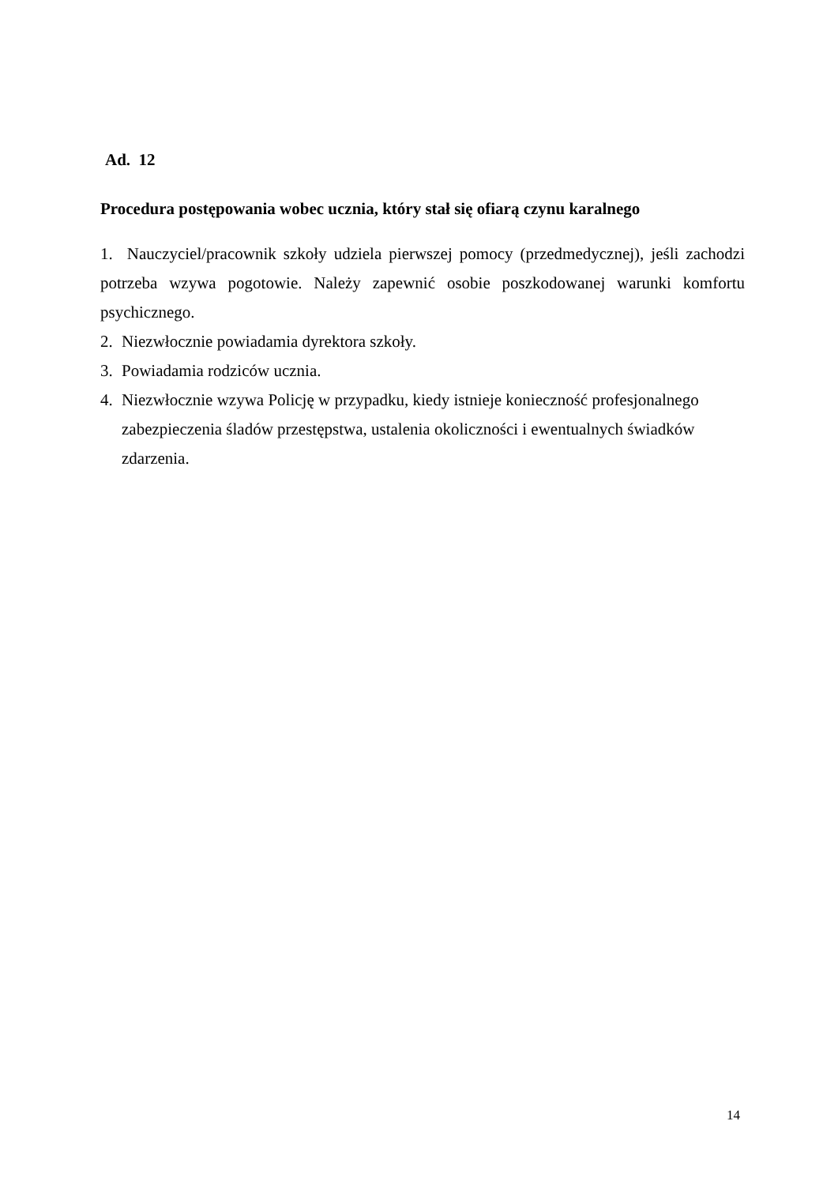Ad. 12
Procedura postępowania wobec ucznia, który stał się ofiarą czynu karalnego
1. Nauczyciel/pracownik szkoły udziela pierwszej pomocy (przedmedycznej), jeśli zachodzi potrzeba wzywa pogotowie. Należy zapewnić osobie poszkodowanej warunki komfortu psychicznego.
2. Niezwłocznie powiadamia dyrektora szkoły.
3. Powiadamia rodziców ucznia.
4. Niezwłocznie wzywa Policję w przypadku, kiedy istnieje konieczność profesjonalnego zabezpieczenia śladów przestępstwa, ustalenia okoliczności i ewentualnych świadków zdarzenia.
14